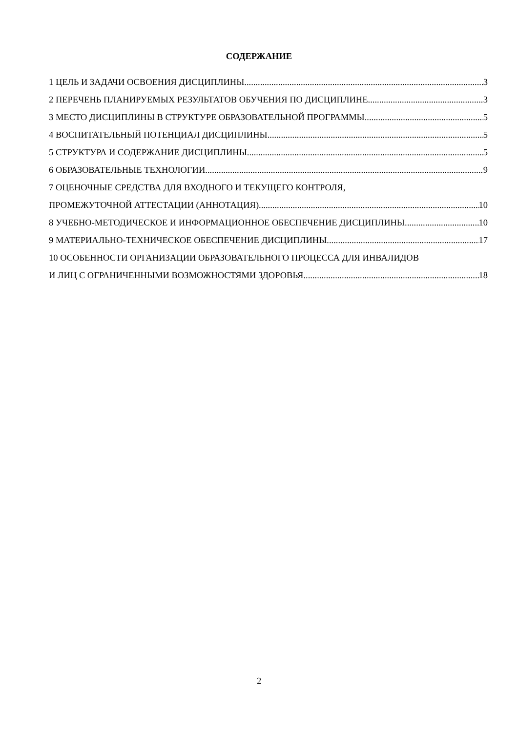СОДЕРЖАНИЕ
1 ЦЕЛЬ И ЗАДАЧИ ОСВОЕНИЯ ДИСЦИПЛИНЫ 3
2 ПЕРЕЧЕНЬ ПЛАНИРУЕМЫХ РЕЗУЛЬТАТОВ ОБУЧЕНИЯ ПО ДИСЦИПЛИНЕ 3
3 МЕСТО ДИСЦИПЛИНЫ В СТРУКТУРЕ ОБРАЗОВАТЕЛЬНОЙ ПРОГРАММЫ 5
4 ВОСПИТАТЕЛЬНЫЙ ПОТЕНЦИАЛ ДИСЦИПЛИНЫ 5
5 СТРУКТУРА И СОДЕРЖАНИЕ ДИСЦИПЛИНЫ 5
6 ОБРАЗОВАТЕЛЬНЫЕ ТЕХНОЛОГИИ 9
7 ОЦЕНОЧНЫЕ СРЕДСТВА ДЛЯ ВХОДНОГО И ТЕКУЩЕГО КОНТРОЛЯ,
ПРОМЕЖУТОЧНОЙ АТТЕСТАЦИИ (АННОТАЦИЯ) 10
8 УЧЕБНО-МЕТОДИЧЕСКОЕ И ИНФОРМАЦИОННОЕ ОБЕСПЕЧЕНИЕ ДИСЦИПЛИНЫ 10
9 МАТЕРИАЛЬНО-ТЕХНИЧЕСКОЕ ОБЕСПЕЧЕНИЕ ДИСЦИПЛИНЫ 17
10 ОСОБЕННОСТИ ОРГАНИЗАЦИИ ОБРАЗОВАТЕЛЬНОГО ПРОЦЕССА ДЛЯ ИНВАЛИДОВ
И ЛИЦ С ОГРАНИЧЕННЫМИ ВОЗМОЖНОСТЯМИ ЗДОРОВЬЯ 18
2